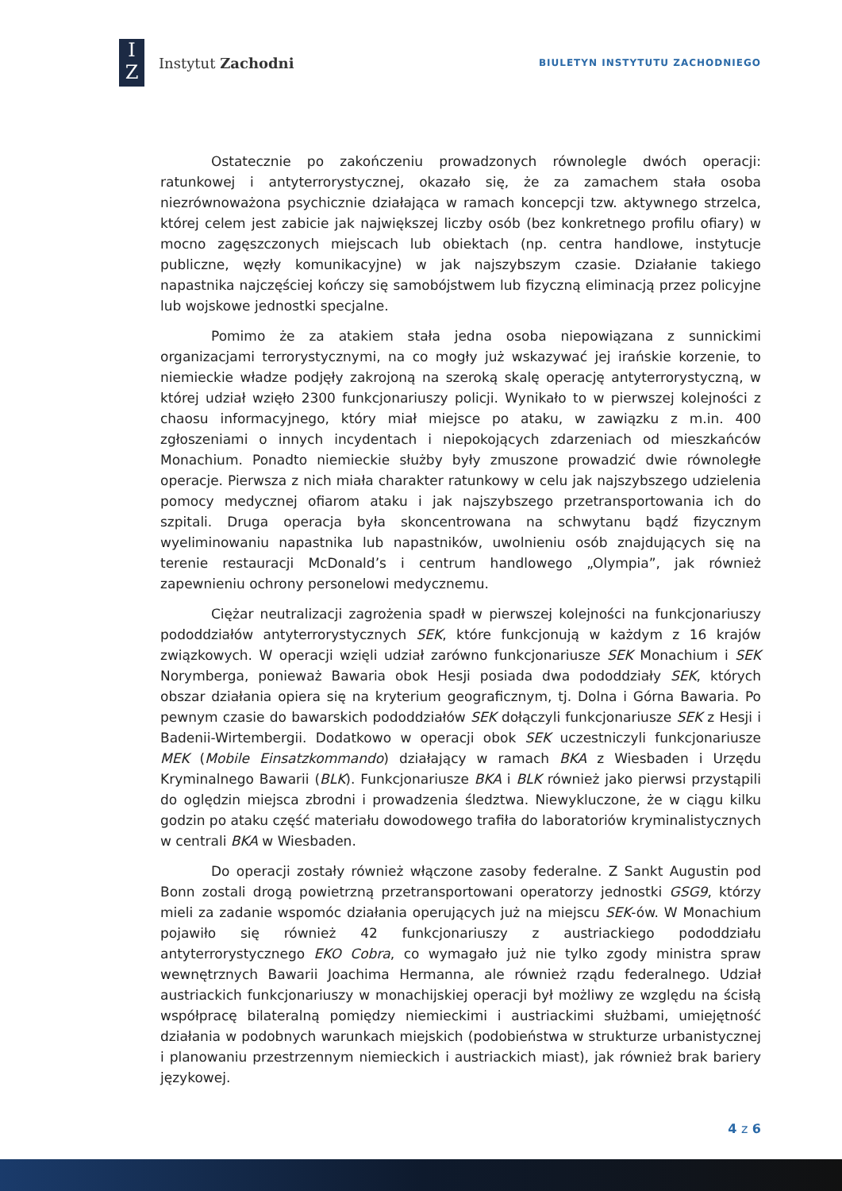I
Z
Instytut Zachodni
BIULETYN INSTYTUTU ZACHODNIEGO
Ostatecznie po zakończeniu prowadzonych równolegle dwóch operacji: ratunkowej i antyterrorystycznej, okazało się, że za zamachem stała osoba niezrównoważona psychicznie działająca w ramach koncepcji tzw. aktywnego strzelca, której celem jest zabicie jak największej liczby osób (bez konkretnego profilu ofiary) w mocno zagęszczonych miejscach lub obiektach (np. centra handlowe, instytucje publiczne, węzły komunikacyjne) w jak najszybszym czasie. Działanie takiego napastnika najczęściej kończy się samobójstwem lub fizyczną eliminacją przez policyjne lub wojskowe jednostki specjalne.
Pomimo że za atakiem stała jedna osoba niepowiązana z sunnickimi organizacjami terrorystycznymi, na co mogły już wskazywać jej irańskie korzenie, to niemieckie władze podjęły zakrojoną na szeroką skalę operację antyterrorystyczną, w której udział wzięło 2300 funkcjonariuszy policji. Wynikało to w pierwszej kolejności z chaosu informacyjnego, który miał miejsce po ataku, w zawiązku z m.in. 400 zgłoszeniami o innych incydentach i niepokojących zdarzeniach od mieszkańców Monachium. Ponadto niemieckie służby były zmuszone prowadzić dwie równoległe operacje. Pierwsza z nich miała charakter ratunkowy w celu jak najszybszego udzielenia pomocy medycznej ofiarom ataku i jak najszybszego przetransportowania ich do szpitali. Druga operacja była skoncentrowana na schwytanu bądź fizycznym wyeliminowaniu napastnika lub napastników, uwolnieniu osób znajdujących się na terenie restauracji McDonald’s i centrum handlowego „Olympia”, jak również zapewnieniu ochrony personelowi medycznemu.
Ciężar neutralizacji zagrożenia spadł w pierwszej kolejności na funkcjonariuszy pododdziałów antyterrorystycznych SEK, które funkcjonują w każdym z 16 krajów związkowych. W operacji wzięli udział zarówno funkcjonariusze SEK Monachium i SEK Norymberga, ponieważ Bawaria obok Hesji posiada dwa pododdziały SEK, których obszar działania opiera się na kryterium geograficznym, tj. Dolna i Górna Bawaria. Po pewnym czasie do bawarskich pododdziałów SEK dołączyli funkcjonariusze SEK z Hesji i Badenii-Wirtembergii. Dodatkowo w operacji obok SEK uczestniczyli funkcjonariusze MEK (Mobile Einsatzkommando) działający w ramach BKA z Wiesbaden i Urzędu Kryminalnego Bawarii (BLK). Funkcjonariusze BKA i BLK również jako pierwsi przystąpili do oględzin miejsca zbrodni i prowadzenia śledztwa. Niewykluczone, że w ciągu kilku godzin po ataku część materiału dowodowego trafiła do laboratoriów kryminalistycznych w centrali BKA w Wiesbaden.
Do operacji zostały również włączone zasoby federalne. Z Sankt Augustin pod Bonn zostali drogą powietrzną przetransportowani operatorzy jednostki GSG9, którzy mieli za zadanie wspomóc działania operujących już na miejscu SEK-ów. W Monachium pojawiło się również 42 funkcjonariuszy z austriackiego pododdziału antyterrorystycznego EKO Cobra, co wymagało już nie tylko zgody ministra spraw wewnętrznych Bawarii Joachima Hermanna, ale również rządu federalnego. Udział austriackich funkcjonariuszy w monachijskiej operacji był możliwy ze względu na ścisłą współpracę bilateralną pomiędzy niemieckimi i austriackimi służbami, umiejętność działania w podobnych warunkach miejskich (podobieństwa w strukturze urbanistycznej i planowaniu przestrzennym niemieckich i austriackich miast), jak również brak bariery językowej.
4 z 6